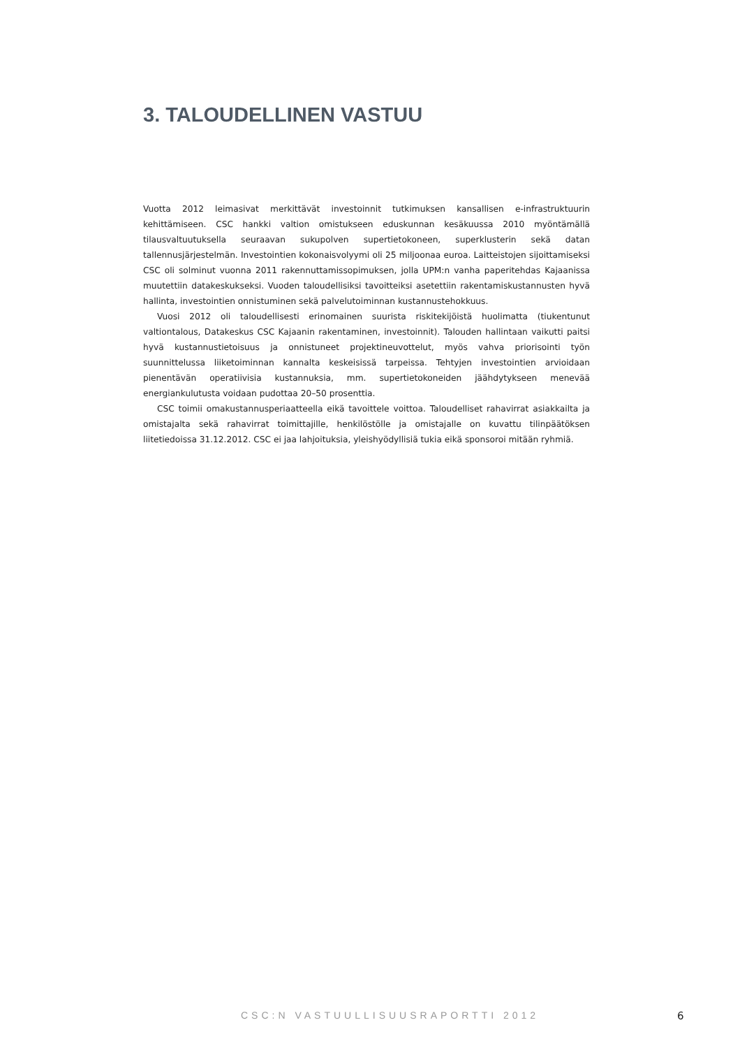3. TALOUDELLINEN VASTUU
Vuotta 2012 leimasivat merkittävät investoinnit tutkimuksen kansallisen e-infrastruktuurin kehittämiseen. CSC hankki valtion omistukseen eduskunnan kesäkuussa 2010 myöntämällä tilausvaltuutuksella seuraavan sukupolven supertietokoneen, superklusterin sekä datan tallennusjärjestelmän. Investointien kokonaisvolyymi oli 25 miljoonaa euroa. Laitteistojen sijoittamiseksi CSC oli solminut vuonna 2011 rakennuttamissopimuksen, jolla UPM:n vanha paperitehdas Kajaanissa muutettiin datakeskukseksi. Vuoden taloudellisiksi tavoitteiksi asetettiin rakentamiskustannusten hyvä hallinta, investointien onnistuminen sekä palvelutoiminnan kustannustehokkuus.
Vuosi 2012 oli taloudellisesti erinomainen suurista riskitekijöistä huolimatta (tiukentunut valtiontalous, Datakeskus CSC Kajaanin rakentaminen, investoinnit). Talouden hallintaan vaikutti paitsi hyvä kustannustietoisuus ja onnistuneet projektineuvottelut, myös vahva priorisointi työn suunnittelussa liiketoiminnan kannalta keskeisissä tarpeissa. Tehtyjen investointien arvioidaan pienentävän operatiivisia kustannuksia, mm. supertietokoneiden jäähdytykseen menevää energiankulutusta voidaan pudottaa 20–50 prosenttia.
CSC toimii omakustannusperiaatteella eikä tavoittele voittoa. Taloudelliset rahavirrat asiakkailta ja omistajalta sekä rahavirrat toimittajille, henkilöstölle ja omistajalle on kuvattu tilinpäätöksen liitetiedoissa 31.12.2012. CSC ei jaa lahjoituksia, yleishyödyllisiä tukia eikä sponsoroi mitään ryhmiä.
CSC:N VASTUULLISUUSRAPORTTI 2012 6